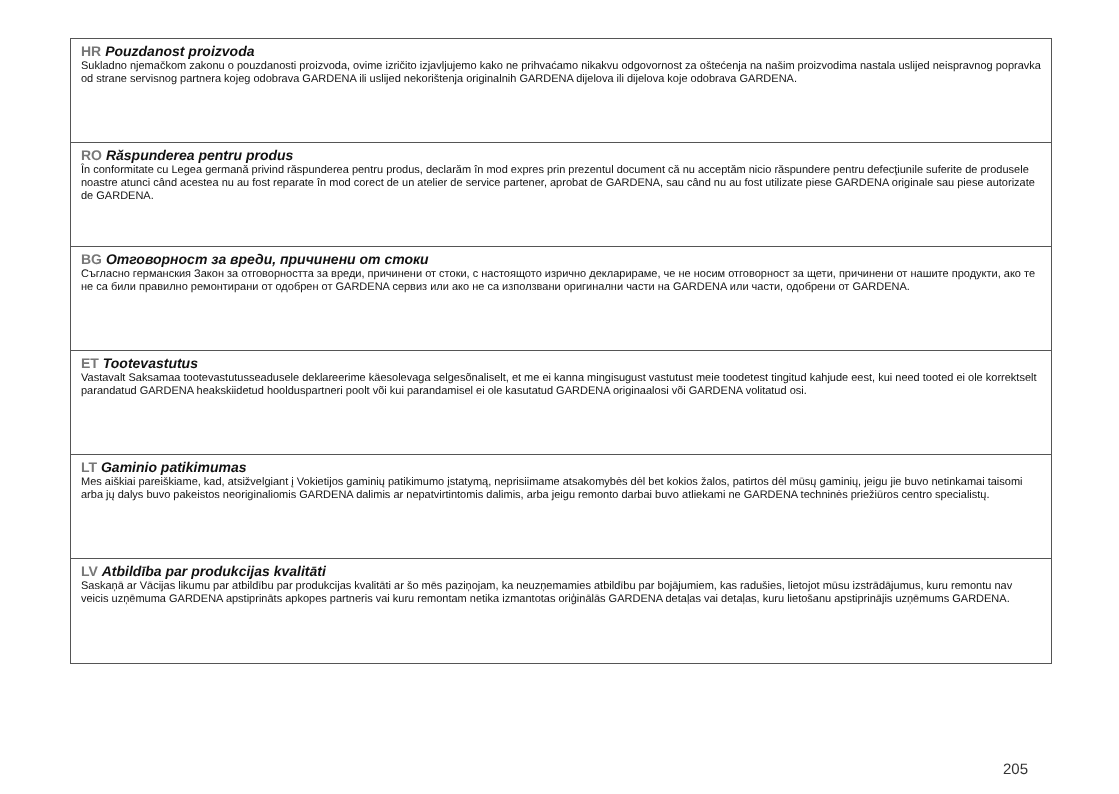HR Pouzdanost proizvoda
Sukladno njemačkom zakonu o pouzdanosti proizvoda, ovime izričito izjavljujemo kako ne prihvaćamo nikakvu odgovornost za oštećenja na našim proizvodima nastala uslijed neispravnog popravka od strane servisnog partnera kojeg odobrava GARDENA ili uslijed nekorištenja originalnih GARDENA dijelova ili dijelova koje odobrava GARDENA.
RO Răspunderea pentru produs
În conformitate cu Legea germană privind răspunderea pentru produs, declarăm în mod expres prin prezentul document că nu acceptăm nicio răspundere pentru defecţiunile suferite de produsele noastre atunci când acestea nu au fost reparate în mod corect de un atelier de service partener, aprobat de GARDENA, sau când nu au fost utilizate piese GARDENA originale sau piese autorizate de GARDENA.
BG Отговорност за вреди, причинени от стоки
Съгласно германския Закон за отговорността за вреди, причинени от стоки, с настоящото изрично декларираме, че не носим отговорност за щети, причинени от нашите продукти, ако те не са били правилно ремонтирани от одобрен от GARDENA сервиз или ако не са използвани оригинални части на GARDENA или части, одобрени от GARDENA.
ET Tootevastutus
Vastavalt Saksamaa tootevastutusseadusele deklareerime käesolevaga selgesõnaliselt, et me ei kanna mingisugust vastutust meie toodetest tingitud kahjude eest, kui need tooted ei ole korrektselt parandatud GARDENA heakskiidetud hoolduspartneri poolt või kui parandamisel ei ole kasutatud GARDENA originaalosi või GARDENA volitatud osi.
LT Gaminio patikimumas
Mes aiškiai pareiškiame, kad, atsižvelgiant į Vokietijos gaminių patikimumo įstatymą, neprisiimame atsakomybės dėl bet kokios žalos, patirtos dėl mūsų gaminių, jeigu jie buvo netinkamai taisomi arba jų dalys buvo pakeistos neoriginaliomis GARDENA dalimis ar nepatvirtintomis dalimis, arba jeigu remonto darbai buvo atliekami ne GARDENA techninės priežiūros centro specialistų.
LV Atbildība par produkcijas kvalitāti
Saskaņā ar Vācijas likumu par atbildību par produkcijas kvalitāti ar šo mēs paziņojam, ka neuzņemamies atbildību par bojājumiem, kas radušies, lietojot mūsu izstrādājumus, kuru remontu nav veicis uzņēmuma GARDENA apstiprināts apkopes partneris vai kuru remontam netika izmantotas oriģinālās GARDENA detaļas vai detaļas, kuru lietošanu apstiprinājis uzņēmums GARDENA.
205